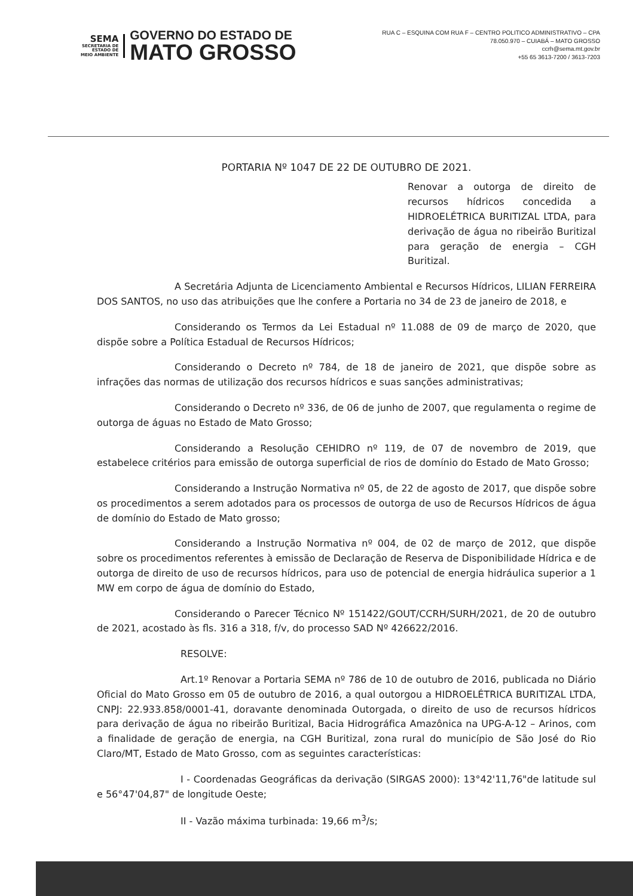SEMA
SECRETARIA DE
ESTADO DE
MEIO AMBIENTE
GOVERNO DO ESTADO DE
MATO GROSSO
RUA C – ESQUINA COM RUA F – CENTRO POLITICO ADMINISTRATIVO – CPA
78.050.970 – CUIABÁ – MATO GROSSO
ccrh@sema.mt.gov.br
+55 65 3613-7200 / 3613-7203
PORTARIA Nº 1047 DE 22 DE OUTUBRO DE 2021.
Renovar a outorga de direito de recursos hídricos concedida a HIDROELÉTRICA BURITIZAL LTDA, para derivação de água no ribeirão Buritizal para geração de energia – CGH Buritizal.
A Secretária Adjunta de Licenciamento Ambiental e Recursos Hídricos, LILIAN FERREIRA DOS SANTOS, no uso das atribuições que lhe confere a Portaria no 34 de 23 de janeiro de 2018, e
Considerando os Termos da Lei Estadual nº 11.088 de 09 de março de 2020, que dispõe sobre a Política Estadual de Recursos Hídricos;
Considerando o Decreto nº 784, de 18 de janeiro de 2021, que dispõe sobre as infrações das normas de utilização dos recursos hídricos e suas sanções administrativas;
Considerando o Decreto nº 336, de 06 de junho de 2007, que regulamenta o regime de outorga de águas no Estado de Mato Grosso;
Considerando a Resolução CEHIDRO nº 119, de 07 de novembro de 2019, que estabelece critérios para emissão de outorga superficial de rios de domínio do Estado de Mato Grosso;
Considerando a Instrução Normativa nº 05, de 22 de agosto de 2017, que dispõe sobre os procedimentos a serem adotados para os processos de outorga de uso de Recursos Hídricos de água de domínio do Estado de Mato grosso;
Considerando a Instrução Normativa nº 004, de 02 de março de 2012, que dispõe sobre os procedimentos referentes à emissão de Declaração de Reserva de Disponibilidade Hídrica e de outorga de direito de uso de recursos hídricos, para uso de potencial de energia hidráulica superior a 1 MW em corpo de água de domínio do Estado,
Considerando o Parecer Técnico Nº 151422/GOUT/CCRH/SURH/2021, de 20 de outubro de 2021, acostado às fls. 316 a 318, f/v, do processo SAD Nº 426622/2016.
RESOLVE:
Art.1º Renovar a Portaria SEMA nº 786 de 10 de outubro de 2016, publicada no Diário Oficial do Mato Grosso em 05 de outubro de 2016, a qual outorgou a HIDROELÉTRICA BURITIZAL LTDA, CNPJ: 22.933.858/0001-41, doravante denominada Outorgada, o direito de uso de recursos hídricos para derivação de água no ribeirão Buritizal, Bacia Hidrográfica Amazônica na UPG-A-12 – Arinos, com a finalidade de geração de energia, na CGH Buritizal, zona rural do município de São José do Rio Claro/MT, Estado de Mato Grosso, com as seguintes características:
I - Coordenadas Geográficas da derivação (SIRGAS 2000): 13°42'11,76"de latitude sul e 56°47'04,87" de longitude Oeste;
II - Vazão máxima turbinada: 19,66 m<sup>3</sup>/s;